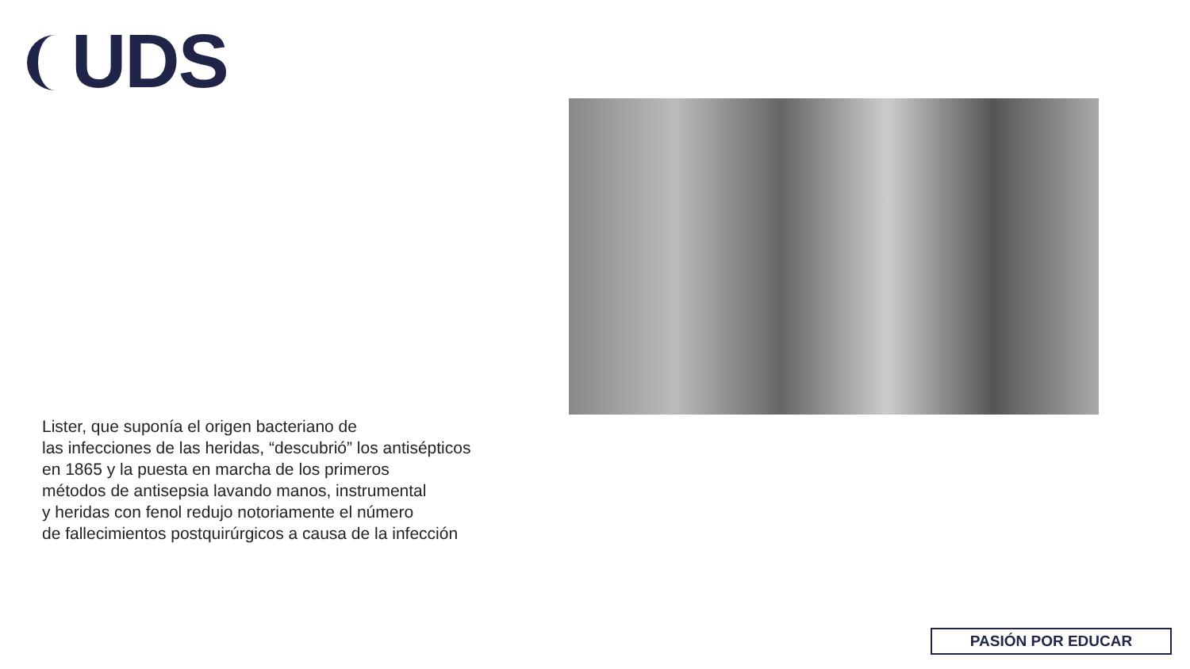UDS
Lister, que suponía el origen bacteriano de
las infecciones de las heridas, “descubrió” los antisépticos
en 1865 y la puesta en marcha de los primeros
métodos de antisepsia lavando manos, instrumental
y heridas con fenol redujo notoriamente el número
de fallecimientos postquirúrgicos a causa de la infección
PASIÓN POR EDUCAR